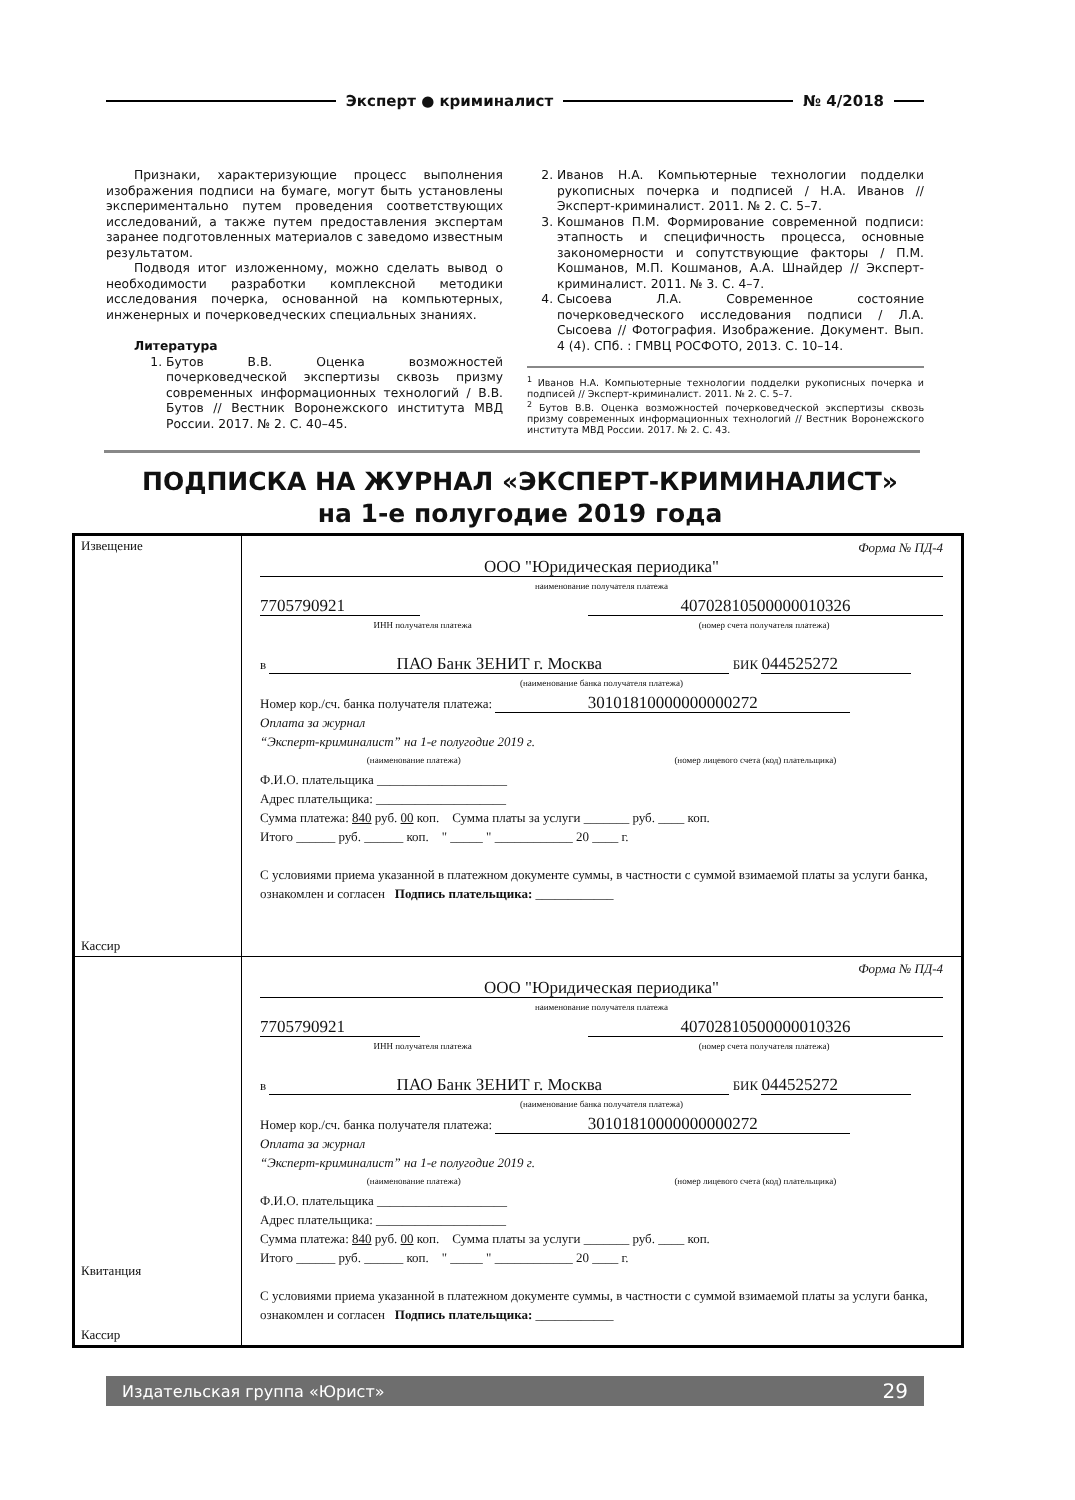Эксперт ● криминалист № 4/2018
Признаки, характеризующие процесс выполнения изображения подписи на бумаге, могут быть установлены экспериментально путем проведения соответствующих исследований, а также путем предоставления экспертам заранее подготовленных материалов с заведомо известным результатом.
Подводя итог изложенному, можно сделать вывод о необходимости разработки комплексной методики исследования почерка, основанной на компьютерных, инженерных и почерковедческих специальных знаниях.
Литература
1. Бутов В.В. Оценка возможностей почерковедческой экспертизы сквозь призму современных информационных технологий / В.В. Бутов // Вестник Воронежского института МВД России. 2017. № 2. С. 40–45.
2. Иванов Н.А. Компьютерные технологии подделки рукописных почерка и подписей / Н.А. Иванов // Эксперт-криминалист. 2011. № 2. С. 5–7.
3. Кошманов П.М. Формирование современной подписи: этапность и специфичность процесса, основные закономерности и сопутствующие факторы / П.М. Кошманов, М.П. Кошманов, А.А. Шнайдер // Эксперт-криминалист. 2011. № 3. С. 4–7.
4. Сысоева Л.А. Современное состояние почерковедческого исследования подписи / Л.А. Сысоева // Фотография. Изображение. Документ. Вып. 4 (4). СПб. : ГМВЦ РОСФОТО, 2013. С. 10–14.
<sup>1</sup> Иванов Н.А. Компьютерные технологии подделки рукописных почерка и подписей // Эксперт-криминалист. 2011. № 2. С. 5–7.
<sup>2</sup> Бутов В.В. Оценка возможностей почерковедческой экспертизы сквозь призму современных информационных технологий // Вестник Воронежского института МВД России. 2017. № 2. С. 43.
ПОДПИСКА НА ЖУРНАЛ «ЭКСПЕРТ-КРИМИНАЛИСТ»
на 1-е полугодие 2019 года
| Извещение Кассир | Форма № ПД-4 ООО "Юридическая периодика" наименование получателя платежа 7705790921 40702810500000010326 ИНН получателя платежа (номер счета получателя платежа) в ПАО Банк ЗЕНИТ г. Москва БИК 044525272 (наименование банка получателя платежа) Номер кор./сч. банка получателя платежа: 30101810000000000272 Оплата за журнал “Эксперт-криминалист” на 1-е полугодие 2019 г. (наименование платежа) (номер лицевого счета (код) плательщика) Ф.И.О. плательщика ____________________ Адрес плательщика: ____________________ Сумма платежа: 840 руб. 00 коп. Сумма платы за услуги _______ руб. ____ коп. Итого ______ руб. ______ коп. " _____ " ____________ 20 ____ г. С условиями приема указанной в платежном документе суммы, в частности с суммой взимаемой платы за услуги банка, ознакомлен и согласен Подпись плательщика: ____________ |
| Квитанция Кассир | Форма № ПД-4 ООО "Юридическая периодика" наименование получателя платежа 7705790921 40702810500000010326 ИНН получателя платежа (номер счета получателя платежа) в ПАО Банк ЗЕНИТ г. Москва БИК 044525272 (наименование банка получателя платежа) Номер кор./сч. банка получателя платежа: 30101810000000000272 Оплата за журнал “Эксперт-криминалист” на 1-е полугодие 2019 г. (наименование платежа) (номер лицевого счета (код) плательщика) Ф.И.О. плательщика ____________________ Адрес плательщика: ____________________ Сумма платежа: 840 руб. 00 коп. Сумма платы за услуги _______ руб. ____ коп. Итого ______ руб. ______ коп. " _____ " ____________ 20 ____ г. С условиями приема указанной в платежном документе суммы, в частности с суммой взимаемой платы за услуги банка, ознакомлен и согласен Подпись плательщика: ____________ |
Издательская группа «Юрист» 29